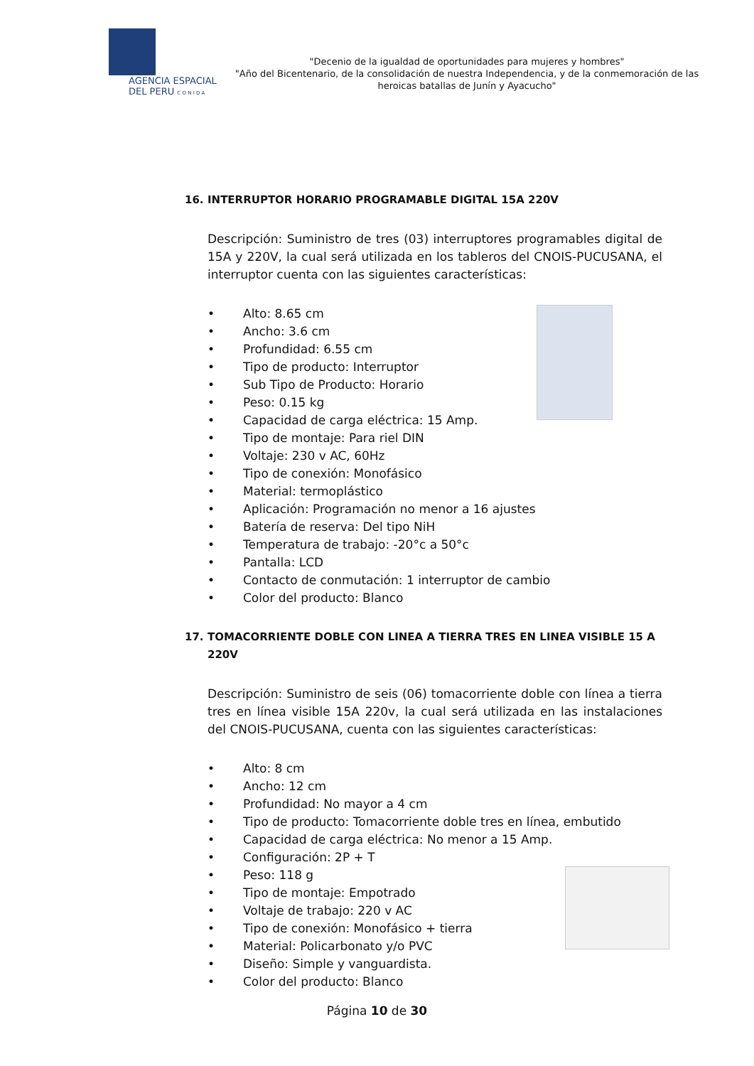AGENCIA ESPACIAL
DEL PERU C O N I D A
"Decenio de la igualdad de oportunidades para mujeres y hombres"
"Año del Bicentenario, de la consolidación de nuestra Independencia, y de la conmemoración de las heroicas batallas de Junín y Ayacucho"
16. INTERRUPTOR HORARIO PROGRAMABLE DIGITAL 15A 220V
Descripción: Suministro de tres (03) interruptores programables digital de 15A y 220V, la cual será utilizada en los tableros del CNOIS-PUCUSANA, el interruptor cuenta con las siguientes características:
Alto: 8.65 cm
Ancho: 3.6 cm
Profundidad: 6.55 cm
Tipo de producto: Interruptor
Sub Tipo de Producto: Horario
Peso: 0.15 kg
Capacidad de carga eléctrica: 15 Amp.
Tipo de montaje: Para riel DIN
Voltaje: 230 v AC, 60Hz
Tipo de conexión: Monofásico
Material: termoplástico
Aplicación: Programación no menor a 16 ajustes
Batería de reserva: Del tipo NiH
Temperatura de trabajo: -20°c a 50°c
Pantalla: LCD
Contacto de conmutación: 1 interruptor de cambio
Color del producto: Blanco
17. TOMACORRIENTE DOBLE CON LINEA A TIERRA TRES EN LINEA VISIBLE 15 A 220V
Descripción: Suministro de seis (06) tomacorriente doble con línea a tierra tres en línea visible 15A 220v, la cual será utilizada en las instalaciones del CNOIS-PUCUSANA, cuenta con las siguientes características:
Alto: 8 cm
Ancho: 12 cm
Profundidad: No mayor a 4 cm
Tipo de producto: Tomacorriente doble tres en línea, embutido
Capacidad de carga eléctrica: No menor a 15 Amp.
Configuración: 2P + T
Peso: 118 g
Tipo de montaje: Empotrado
Voltaje de trabajo: 220 v AC
Tipo de conexión: Monofásico + tierra
Material: Policarbonato y/o PVC
Diseño: Simple y vanguardista.
Color del producto: Blanco
Página 10 de 30